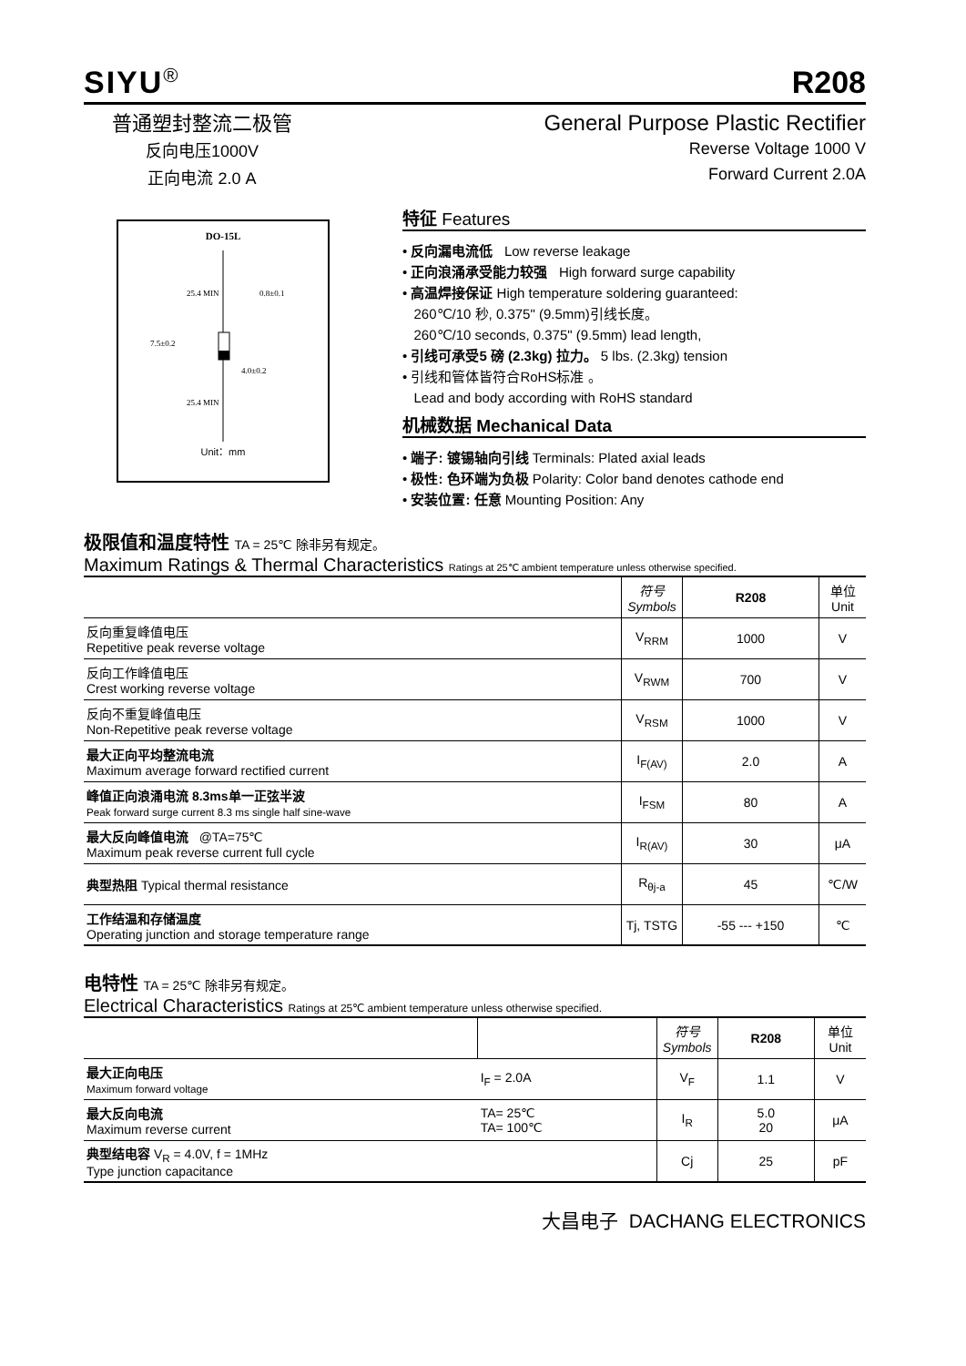SIYU<sup>®</sup>
R208
普通塑封整流二极管
反向电压1000V
正向电流 2.0 A
General Purpose Plastic Rectifier
Reverse Voltage 1000 V
Forward Current 2.0A
DO-15L
25.4 MIN
0.8±0.1
7.5±0.2
4.0±0.2
25.4 MIN
Unit：mm
特征 Features
• 反向漏电流低 Low reverse leakage
• 正向浪涌承受能力较强 High forward surge capability
• 高温焊接保证 High temperature soldering guaranteed:
260℃/10 秒, 0.375" (9.5mm)引线长度。
260℃/10 seconds, 0.375" (9.5mm) lead length,
• 引线可承受5 磅 (2.3kg) 拉力。 5 lbs. (2.3kg) tension
• 引线和管体皆符合RoHS标准 。
Lead and body according with RoHS standard
机械数据 Mechanical Data
• 端子: 镀锡轴向引线 Terminals: Plated axial leads
• 极性: 色环端为负极 Polarity: Color band denotes cathode end
• 安装位置: 任意 Mounting Position: Any
极限值和温度特性 TA = 25℃ 除非另有规定。
Maximum Ratings & Thermal Characteristics Ratings at 25℃ ambient temperature unless otherwise specified.
| | 符号 Symbols | R208 | 单位 Unit |
| --- | --- | --- | --- |
| 反向重复峰值电压 Repetitive peak reverse voltage | V<sub>RRM</sub> | 1000 | V |
| 反向工作峰值电压 Crest working reverse voltage | V<sub>RWM</sub> | 700 | V |
| 反向不重复峰值电压 Non-Repetitive peak reverse voltage | V<sub>RSM</sub> | 1000 | V |
| 最大正向平均整流电流 Maximum average forward rectified current | I<sub>F(AV)</sub> | 2.0 | A |
| 峰值正向浪涌电流 8.3ms单一正弦半波 Peak forward surge current 8.3 ms single half sine-wave | I<sub>FSM</sub> | 80 | A |
| 最大反向峰值电流 @TA=75℃ Maximum peak reverse current full cycle | I<sub>R(AV)</sub> | 30 | μA |
| 典型热阻 Typical thermal resistance | R<sub>θj-a</sub> | 45 | ℃/W |
| 工作结温和存储温度 Operating junction and storage temperature range | Tj, TSTG | -55 --- +150 | ℃ |
电特性 TA = 25℃ 除非另有规定。
Electrical Characteristics Ratings at 25℃ ambient temperature unless otherwise specified.
| | | 符号 Symbols | R208 | 单位 Unit |
| --- | --- | --- | --- | --- |
| 最大正向电压 Maximum forward voltage | I<sub>F</sub> = 2.0A | V<sub>F</sub> | 1.1 | V |
| 最大反向电流 Maximum reverse current | TA= 25℃ TA= 100℃ | I<sub>R</sub> | 5.0 20 | μA |
| 典型结电容 V<sub>R</sub> = 4.0V, f = 1MHz Type junction capacitance | | Cj | 25 | pF |
大昌电子 DACHANG ELECTRONICS